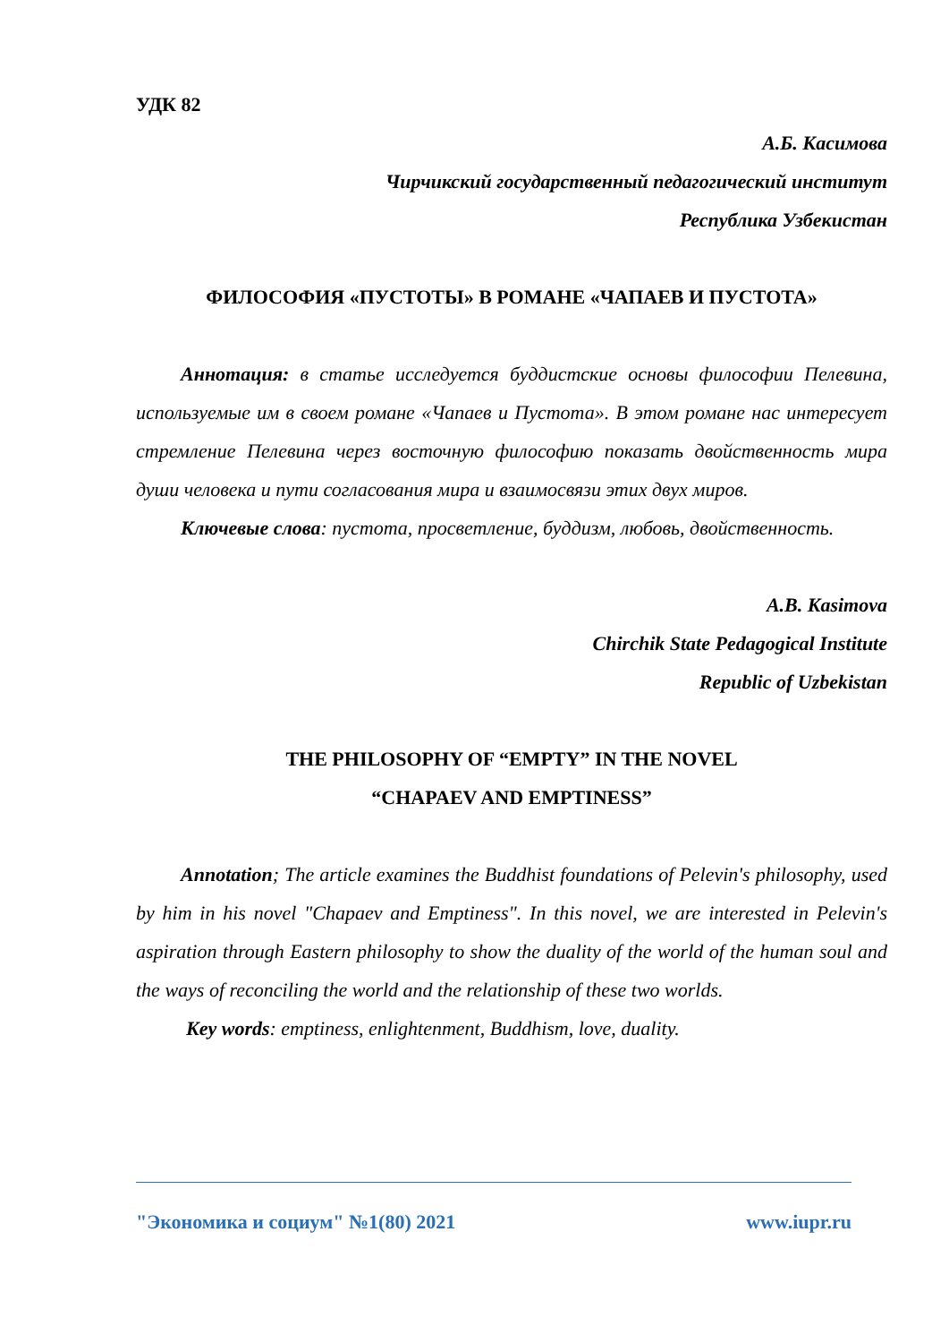УДК 82
А.Б. Касимова
Чирчикский государственный педагогический институт
Республика Узбекистан
ФИЛОСОФИЯ «ПУСТОТЫ» В РОМАНЕ «ЧАПАЕВ И ПУСТОТА»
Аннотация: в статье исследуется буддистские основы философии Пелевина, используемые им в своем романе «Чапаев и Пустота». В этом романе нас интересует стремление Пелевина через восточную философию показать двойственность мира души человека и пути согласования мира и взаимосвязи этих двух миров.
Ключевые слова: пустота, просветление, буддизм, любовь, двойственность.
A.B. Kasimova
Chirchik State Pedagogical Institute
Republic of Uzbekistan
THE PHILOSOPHY OF “EMPTY” IN THE NOVEL
“CHAPAEV AND EMPTINESS”
Annotation; The article examines the Buddhist foundations of Pelevin's philosophy, used by him in his novel "Chapaev and Emptiness". In this novel, we are interested in Pelevin's aspiration through Eastern philosophy to show the duality of the world of the human soul and the ways of reconciling the world and the relationship of these two worlds.
Key words: emptiness, enlightenment, Buddhism, love, duality.
"Экономика и социум" №1(80) 2021 www.iupr.ru